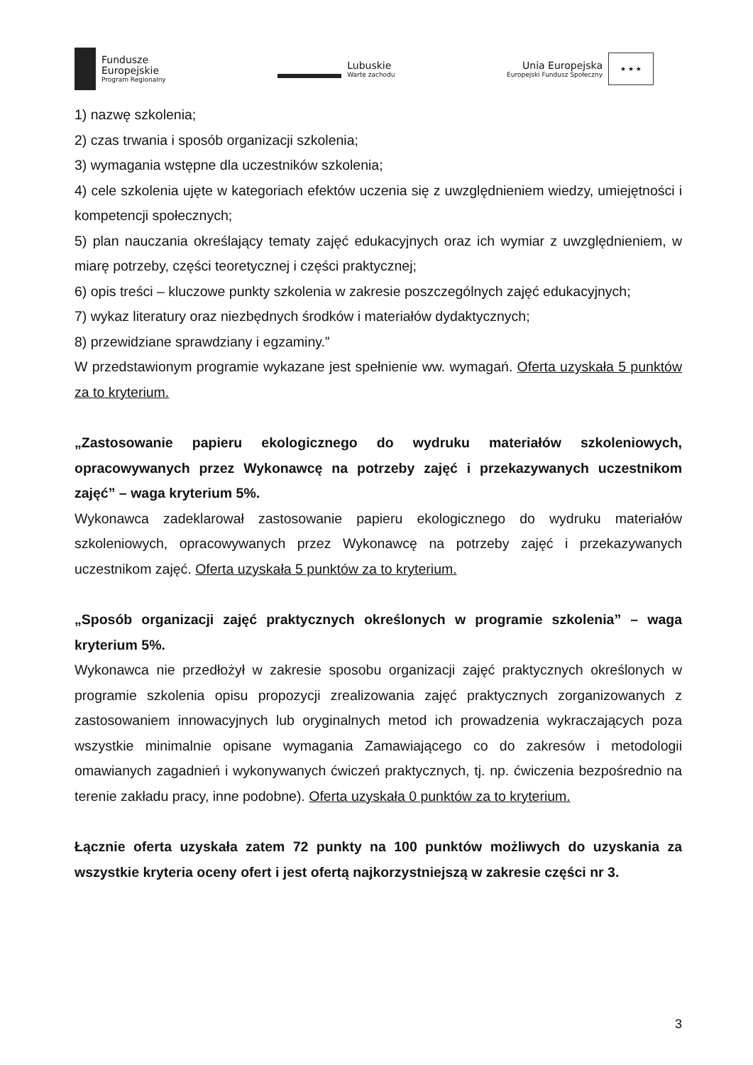Fundusze
Europejskie
Program Regionalny
Lubuskie
Warte zachodu
Unia Europejska
Europejski Fundusz Społeczny
★ ★ ★
1) nazwę szkolenia;
2) czas trwania i sposób organizacji szkolenia;
3) wymagania wstępne dla uczestników szkolenia;
4) cele szkolenia ujęte w kategoriach efektów uczenia się z uwzględnieniem wiedzy, umiejętności i kompetencji społecznych;
5) plan nauczania określający tematy zajęć edukacyjnych oraz ich wymiar z uwzględnieniem, w miarę potrzeby, części teoretycznej i części praktycznej;
6) opis treści – kluczowe punkty szkolenia w zakresie poszczególnych zajęć edukacyjnych;
7) wykaz literatury oraz niezbędnych środków i materiałów dydaktycznych;
8) przewidziane sprawdziany i egzaminy.”
W przedstawionym programie wykazane jest spełnienie ww. wymagań. Oferta uzyskała 5 punktów za to kryterium.
„Zastosowanie papieru ekologicznego do wydruku materiałów szkoleniowych, opracowywanych przez Wykonawcę na potrzeby zajęć i przekazywanych uczestnikom zajęć” – waga kryterium 5%.
Wykonawca zadeklarował zastosowanie papieru ekologicznego do wydruku materiałów szkoleniowych, opracowywanych przez Wykonawcę na potrzeby zajęć i przekazywanych uczestnikom zajęć. Oferta uzyskała 5 punktów za to kryterium.
„Sposób organizacji zajęć praktycznych określonych w programie szkolenia” – waga kryterium 5%.
Wykonawca nie przedłożył w zakresie sposobu organizacji zajęć praktycznych określonych w programie szkolenia opisu propozycji zrealizowania zajęć praktycznych zorganizowanych z zastosowaniem innowacyjnych lub oryginalnych metod ich prowadzenia wykraczających poza wszystkie minimalnie opisane wymagania Zamawiającego co do zakresów i metodologii omawianych zagadnień i wykonywanych ćwiczeń praktycznych, tj. np. ćwiczenia bezpośrednio na terenie zakładu pracy, inne podobne). Oferta uzyskała 0 punktów za to kryterium.
Łącznie oferta uzyskała zatem 72 punkty na 100 punktów możliwych do uzyskania za wszystkie kryteria oceny ofert i jest ofertą najkorzystniejszą w zakresie części nr 3.
3